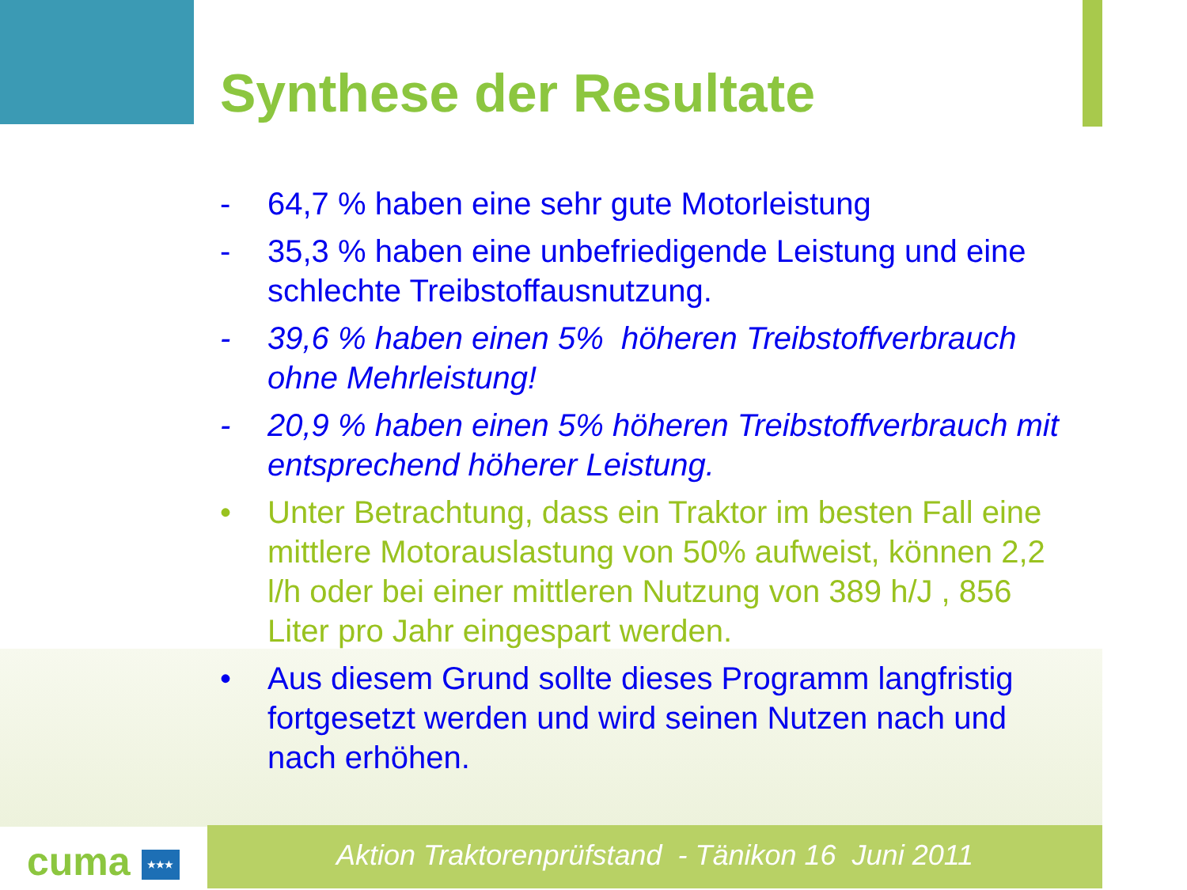Synthese der Resultate
- 64,7 % haben eine sehr gute Motorleistung
- 35,3 % haben eine unbefriedigende Leistung und eine schlechte Treibstoffausnutzung.
- 39,6 % haben einen 5% höheren Treibstoffverbrauch ohne Mehrleistung!
- 20,9 % haben einen 5% höheren Treibstoffverbrauch mit entsprechend höherer Leistung.
• Unter Betrachtung, dass ein Traktor im besten Fall eine mittlere Motorauslastung von 50% aufweist, können 2,2 l/h oder bei einer mittleren Nutzung von 389 h/J , 856 Liter pro Jahr eingespart werden.
• Aus diesem Grund sollte dieses Programm langfristig fortgesetzt werden und wird seinen Nutzen nach und nach erhöhen.
cuma ★★★ Aktion Traktorenprüfstand - Tänikon 16 Juni 2011